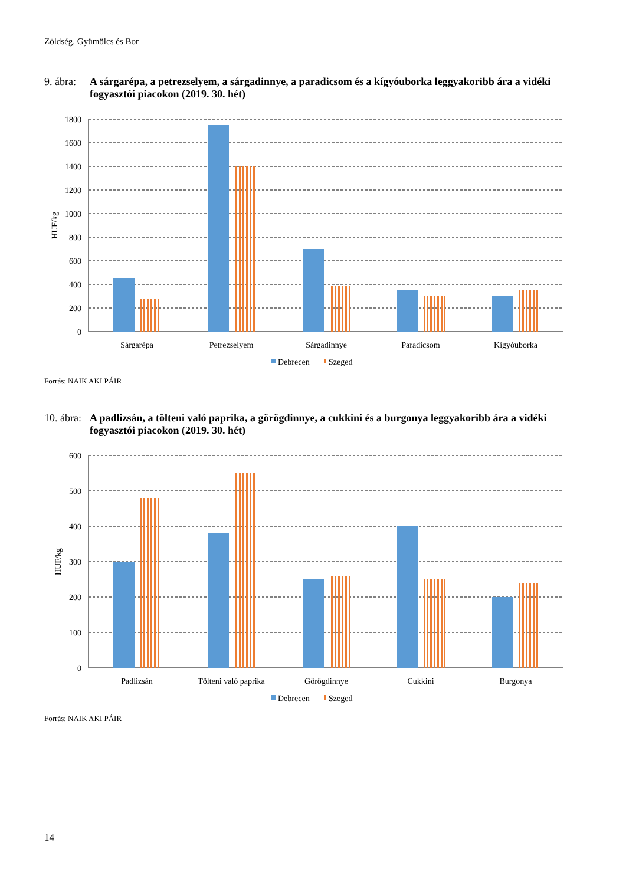Zöldség, Gyümölcs és Bor
9. ábra: A sárgarépa, a petrezselyem, a sárgadinnye, a paradicsom és a kígyóuborka leggyakoribb ára a vidéki fogyasztói piacokon (2019. 30. hét)
1800
1600
1400
1200
1000
800
600
400
200
0
HUF/kg
Sárgarépa
Petrezselyem
Sárgadinnye
Paradicsom
Kígyóuborka
Debrecen
Szeged
Forrás: NAIK AKI PÁIR
10. ábra: A padlizsán, a tölteni való paprika, a görögdinnye, a cukkini és a burgonya leggyakoribb ára a vidéki fogyasztói piacokon (2019. 30. hét)
600
500
400
300
200
100
0
HUF/kg
Padlizsán
Tölteni való paprika
Görögdinnye
Cukkini
Burgonya
Debrecen
Szeged
Forrás: NAIK AKI PÁIR
14